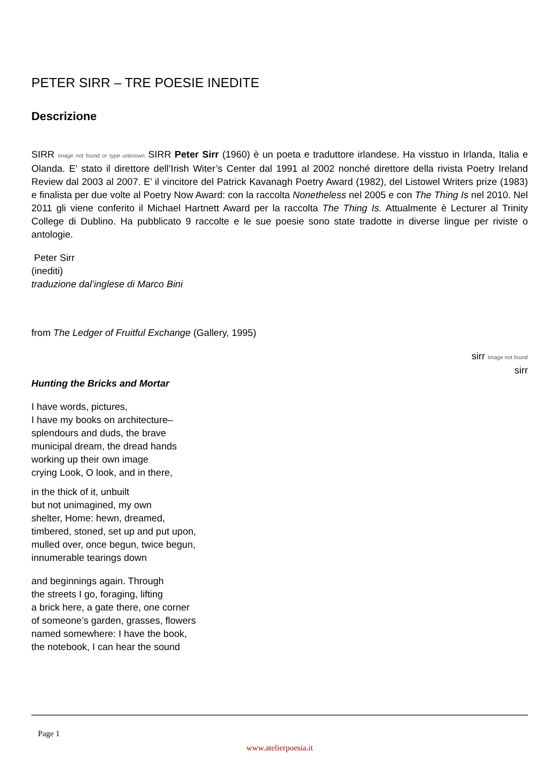PETER SIRR – TRE POESIE INEDITE
Descrizione
SIRR Image not found or type unknown SIRR Peter Sirr (1960) è un poeta e traduttore irlandese. Ha visstuo in Irlanda, Italia e Olanda. E’ stato il direttore dell’Irish Witer’s Center dal 1991 al 2002 nonché direttore della rivista Poetry Ireland Review dal 2003 al 2007. E’ il vincitore del Patrick Kavanagh Poetry Award (1982), del Listowel Writers prize (1983) e finalista per due volte al Poetry Now Award: con la raccolta Nonetheless nel 2005 e con The Thing Is nel 2010. Nel 2011 gli viene conferito il Michael Hartnett Award per la raccolta The Thing Is. Attualmente è Lecturer al Trinity College di Dublino. Ha pubblicato 9 raccolte e le sue poesie sono state tradotte in diverse lingue per riviste o antologie.
Peter Sirr
(inediti)
traduzione dal’inglese di Marco Bini
from The Ledger of Fruitful Exchange (Gallery, 1995)
sirr Image not found
sirr
Hunting the Bricks and Mortar
I have words, pictures,
I have my books on architecture–
splendours and duds, the brave
municipal dream, the dread hands
working up their own image
crying Look, O look, and in there,
in the thick of it, unbuilt
but not unimagined, my own
shelter, Home: hewn, dreamed,
timbered, stoned, set up and put upon,
mulled over, once begun, twice begun,
innumerable tearings down
and beginnings again. Through
the streets I go, foraging, lifting
a brick here, a gate there, one corner
of someone’s garden, grasses, flowers
named somewhere: I have the book,
the notebook, I can hear the sound
Page 1
www.atelierpoesia.it